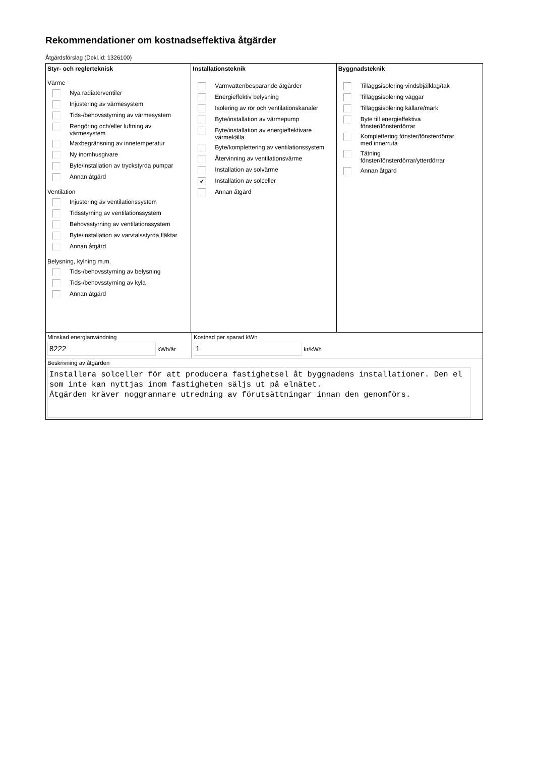Rekommendationer om kostnadseffektiva åtgärder
Åtgärdsförslag (Dekl.id: 1326100)
Styr- och reglerteknisk
Värme
Nya radiatorventiler
Injustering av värmesystem
Tids-/behovsstyrning av värmesystem
Rengöring och/eller luftning av
värmesystem
Maxbegränsning av innetemperatur
Ny inomhusgivare
Byte/installation av tryckstyrda pumpar
Annan åtgärd
Ventilation
Injustering av ventilationssystem
Tidsstyrning av ventilationssystem
Behovsstyrning av ventilationssystem
Byte/installation av varvtalsstyrda fläktar
Annan åtgärd
Belysning, kylning m.m.
Tids-/behovsstyrning av belysning
Tids-/behovsstyrning av kyla
Annan åtgärd
Installationsteknik
Varmvattenbesparande åtgärder
Energieffektiv belysning
Isolering av rör och ventilationskanaler
Byte/installation av värmepump
Byte/installation av energieffektivare
värmekälla
Byte/komplettering av ventilationssystem
Återvinning av ventilationsvärme
Installation av solvärme
✔
Installation av solceller
Annan åtgärd
Byggnadsteknik
Tilläggsisolering vindsbjälklag/tak
Tilläggsisolering väggar
Tilläggsisolering källare/mark
Byte till energieffektiva
fönster/fönsterdörrar
Komplettering fönster/fönsterdörrar
med innerruta
Tätning
fönster/fönsterdörrar/ytterdörrar
Annan åtgärd
Minskad energianvändning
8222 kWh/år
Kostnad per sparad kWh
1 kr/kWh
Beskrivning av åtgärden
Installera solceller för att producera fastighetsel åt byggnadens installationer. Den el som inte kan nyttjas inom fastigheten säljs ut på elnätet.
Åtgärden kräver noggrannare utredning av förutsättningar innan den genomförs.